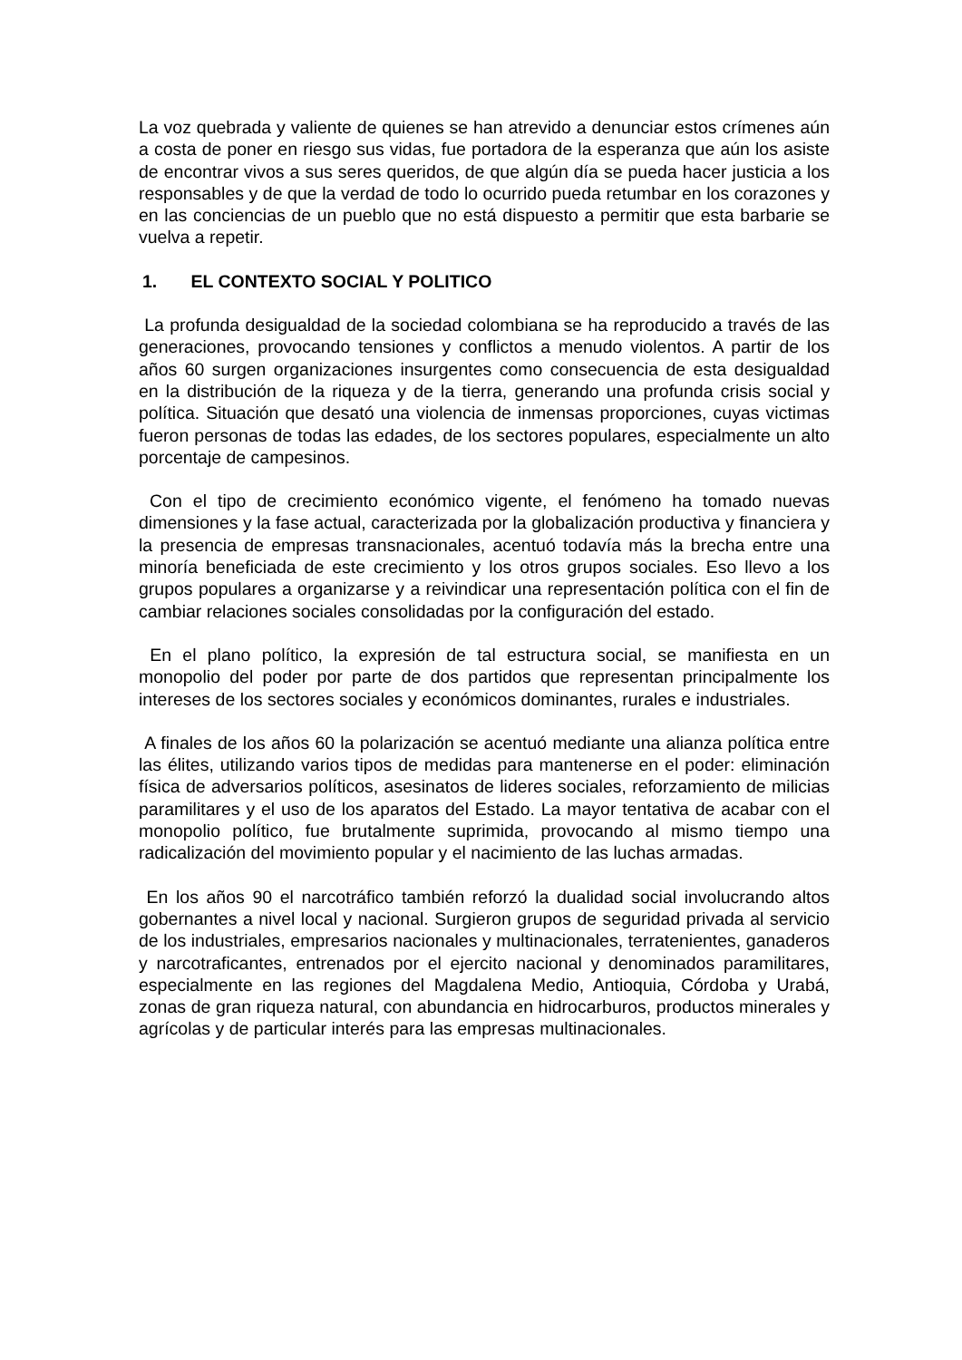La voz quebrada y valiente de quienes se han atrevido a denunciar estos crímenes aún a costa de poner en riesgo sus vidas, fue portadora de la esperanza que aún los asiste de encontrar vivos a sus seres queridos, de que algún día se pueda hacer justicia a los responsables y de que la verdad de todo lo ocurrido pueda retumbar en los corazones y en las conciencias de un pueblo que no está dispuesto a permitir que esta barbarie se vuelva a repetir.
1. EL CONTEXTO SOCIAL Y POLITICO
La profunda desigualdad de la sociedad colombiana se ha reproducido a través de las generaciones, provocando tensiones y conflictos a menudo violentos. A partir de los años 60 surgen organizaciones insurgentes como consecuencia de esta desigualdad en la distribución de la riqueza y de la tierra, generando una profunda crisis social y política. Situación que desató una violencia de inmensas proporciones, cuyas victimas fueron personas de todas las edades, de los sectores populares, especialmente un alto porcentaje de campesinos.
Con el tipo de crecimiento económico vigente, el fenómeno ha tomado nuevas dimensiones y la fase actual, caracterizada por la globalización productiva y financiera y la presencia de empresas transnacionales, acentuó todavía más la brecha entre una minoría beneficiada de este crecimiento y los otros grupos sociales. Eso llevo a los grupos populares a organizarse y a reivindicar una representación política con el fin de cambiar relaciones sociales consolidadas por la configuración del estado.
En el plano político, la expresión de tal estructura social, se manifiesta en un monopolio del poder por parte de dos partidos que representan principalmente los intereses de los sectores sociales y económicos dominantes, rurales e industriales.
A finales de los años 60 la polarización se acentuó mediante una alianza política entre las élites, utilizando varios tipos de medidas para mantenerse en el poder: eliminación física de adversarios políticos, asesinatos de lideres sociales, reforzamiento de milicias paramilitares y el uso de los aparatos del Estado. La mayor tentativa de acabar con el monopolio político, fue brutalmente suprimida, provocando al mismo tiempo una radicalización del movimiento popular y el nacimiento de las luchas armadas.
En los años 90 el narcotráfico también reforzó la dualidad social involucrando altos gobernantes a nivel local y nacional. Surgieron grupos de seguridad privada al servicio de los industriales, empresarios nacionales y multinacionales, terratenientes, ganaderos y narcotraficantes, entrenados por el ejercito nacional y denominados paramilitares, especialmente en las regiones del Magdalena Medio, Antioquia, Córdoba y Urabá, zonas de gran riqueza natural, con abundancia en hidrocarburos, productos minerales y agrícolas y de particular interés para las empresas multinacionales.